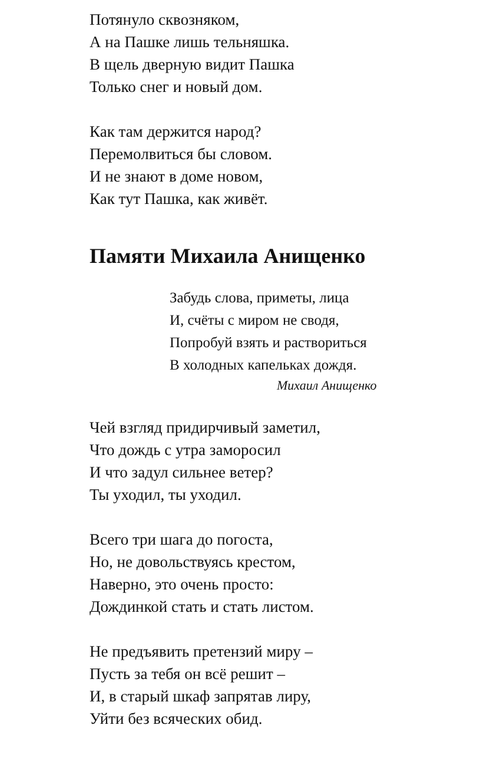Потянуло сквозняком,
А на Пашке лишь тельняшка.
В щель дверную видит Пашка
Только снег и новый дом.
Как там держится народ?
Перемолвиться бы словом.
И не знают в доме новом,
Как тут Пашка, как живёт.
Памяти Михаила Анищенко
Забудь слова, приметы, лица
И, счёты с миром не сводя,
Попробуй взять и раствориться
В холодных капельках дождя.
Михаил Анищенко
Чей взгляд придирчивый заметил,
Что дождь с утра заморосил
И что задул сильнее ветер?
Ты уходил, ты уходил.
Всего три шага до погоста,
Но, не довольствуясь крестом,
Наверно, это очень просто:
Дождинкой стать и стать листом.
Не предъявить претензий миру –
Пусть за тебя он всё решит –
И, в старый шкаф запрятав лиру,
Уйти без всяческих обид.